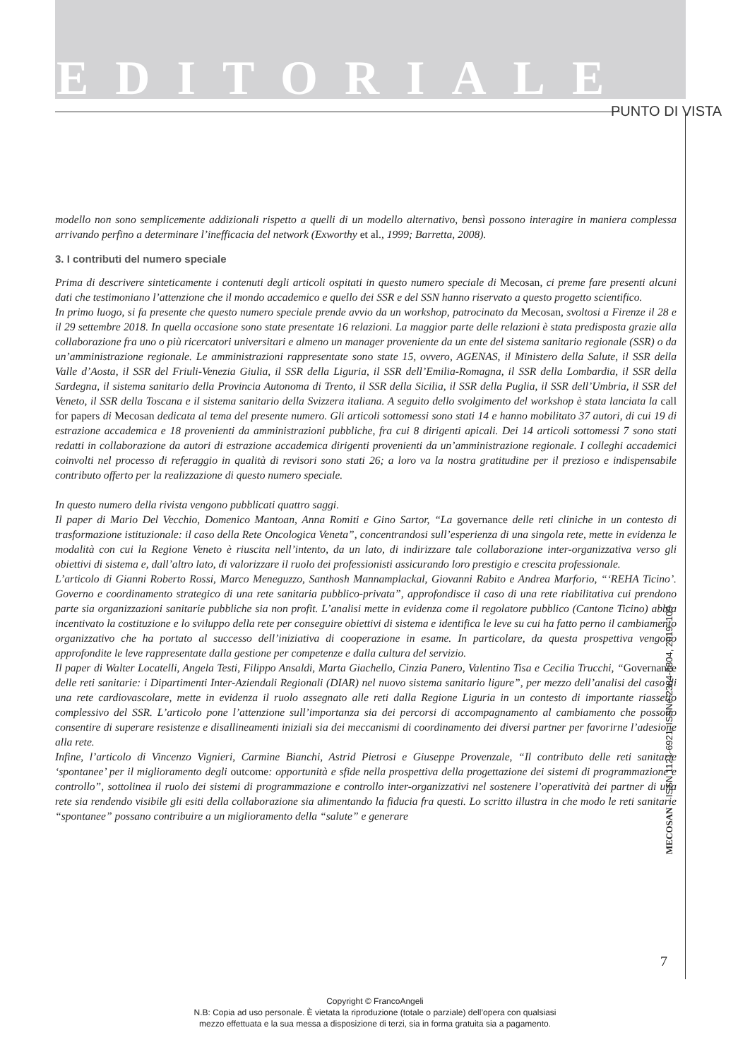EDITORIALE
PUNTO DI VISTA
modello non sono semplicemente addizionali rispetto a quelli di un modello alternativo, bensì possono interagire in maniera complessa arrivando perfino a determinare l’inefficacia del network (Exworthy et al., 1999; Barretta, 2008).
3. I contributi del numero speciale
Prima di descrivere sinteticamente i contenuti degli articoli ospitati in questo numero speciale di Mecosan, ci preme fare presenti alcuni dati che testimoniano l’attenzione che il mondo accademico e quello dei SSR e del SSN hanno riservato a questo progetto scientifico.
In primo luogo, si fa presente che questo numero speciale prende avvio da un workshop, patrocinato da Mecosan, svoltosi a Firenze il 28 e il 29 settembre 2018. In quella occasione sono state presentate 16 relazioni. La maggior parte delle relazioni è stata predisposta grazie alla collaborazione fra uno o più ricercatori universitari e almeno un manager proveniente da un ente del sistema sanitario regionale (SSR) o da un’amministrazione regionale. Le amministrazioni rappresentate sono state 15, ovvero, AGENAS, il Ministero della Salute, il SSR della Valle d’Aosta, il SSR del Friuli-Venezia Giulia, il SSR della Liguria, il SSR dell’Emilia-Romagna, il SSR della Lombardia, il SSR della Sardegna, il sistema sanitario della Provincia Autonoma di Trento, il SSR della Sicilia, il SSR della Puglia, il SSR dell’Umbria, il SSR del Veneto, il SSR della Toscana e il sistema sanitario della Svizzera italiana. A seguito dello svolgimento del workshop è stata lanciata la call for papers di Mecosan dedicata al tema del presente numero. Gli articoli sottomessi sono stati 14 e hanno mobilitato 37 autori, di cui 19 di estrazione accademica e 18 provenienti da amministrazioni pubbliche, fra cui 8 dirigenti apicali. Dei 14 articoli sottomessi 7 sono stati redatti in collaborazione da autori di estrazione accademica dirigenti provenienti da un’amministrazione regionale. I colleghi accademici coinvolti nel processo di referaggio in qualità di revisori sono stati 26; a loro va la nostra gratitudine per il prezioso e indispensabile contributo offerto per la realizzazione di questo numero speciale.
In questo numero della rivista vengono pubblicati quattro saggi.
Il paper di Mario Del Vecchio, Domenico Mantoan, Anna Romiti e Gino Sartor, “La governance delle reti cliniche in un contesto di trasformazione istituzionale: il caso della Rete Oncologica Veneta”, concentrandosi sull’esperienza di una singola rete, mette in evidenza le modalità con cui la Regione Veneto è riuscita nell’intento, da un lato, di indirizzare tale collaborazione inter-organizzativa verso gli obiettivi di sistema e, dall’altro lato, di valorizzare il ruolo dei professionisti assicurando loro prestigio e crescita professionale.
L’articolo di Gianni Roberto Rossi, Marco Meneguzzo, Santhosh Mannamplackal, Giovanni Rabito e Andrea Marforio, “‘REHA Ticino’. Governo e coordinamento strategico di una rete sanitaria pubblico-privata”, approfondisce il caso di una rete riabilitativa cui prendono parte sia organizzazioni sanitarie pubbliche sia non profit. L’analisi mette in evidenza come il regolatore pubblico (Cantone Ticino) abbia incentivato la costituzione e lo sviluppo della rete per conseguire obiettivi di sistema e identifica le leve su cui ha fatto perno il cambiamento organizzativo che ha portato al successo dell’iniziativa di cooperazione in esame. In particolare, da questa prospettiva vengono approfondite le leve rappresentate dalla gestione per competenze e dalla cultura del servizio.
Il paper di Walter Locatelli, Angela Testi, Filippo Ansaldi, Marta Giachello, Cinzia Panero, Valentino Tisa e Cecilia Trucchi, “Governance delle reti sanitarie: i Dipartimenti Inter-Aziendali Regionali (DIAR) nel nuovo sistema sanitario ligure”, per mezzo dell’analisi del caso di una rete cardiovascolare, mette in evidenza il ruolo assegnato alle reti dalla Regione Liguria in un contesto di importante riassetto complessivo del SSR. L’articolo pone l’attenzione sull’importanza sia dei percorsi di accompagnamento al cambiamento che possono consentire di superare resistenze e disallineamenti iniziali sia dei meccanismi di coordinamento dei diversi partner per favorirne l’adesione alla rete.
Infine, l’articolo di Vincenzo Vignieri, Carmine Bianchi, Astrid Pietrosi e Giuseppe Provenzale, “Il contributo delle reti sanitarie ‘spontanee’ per il miglioramento degli outcome: opportunità e sfide nella prospettiva della progettazione dei sistemi di programmazione e controllo”, sottolinea il ruolo dei sistemi di programmazione e controllo inter-organizzativi nel sostenere l’operatività dei partner di una rete sia rendendo visibile gli esiti della collaborazione sia alimentando la fiducia fra questi. Lo scritto illustra in che modo le reti sanitarie “spontanee” possano contribuire a un miglioramento della “salute” e generare
MECOSAN – ISSN 1121-6921, ISSNe 2384-8804, 2019, 109
7
Copyright © FrancoAngeli
N.B: Copia ad uso personale. È vietata la riproduzione (totale o parziale) dell’opera con qualsiasi
mezzo effettuata e la sua messa a disposizione di terzi, sia in forma gratuita sia a pagamento.